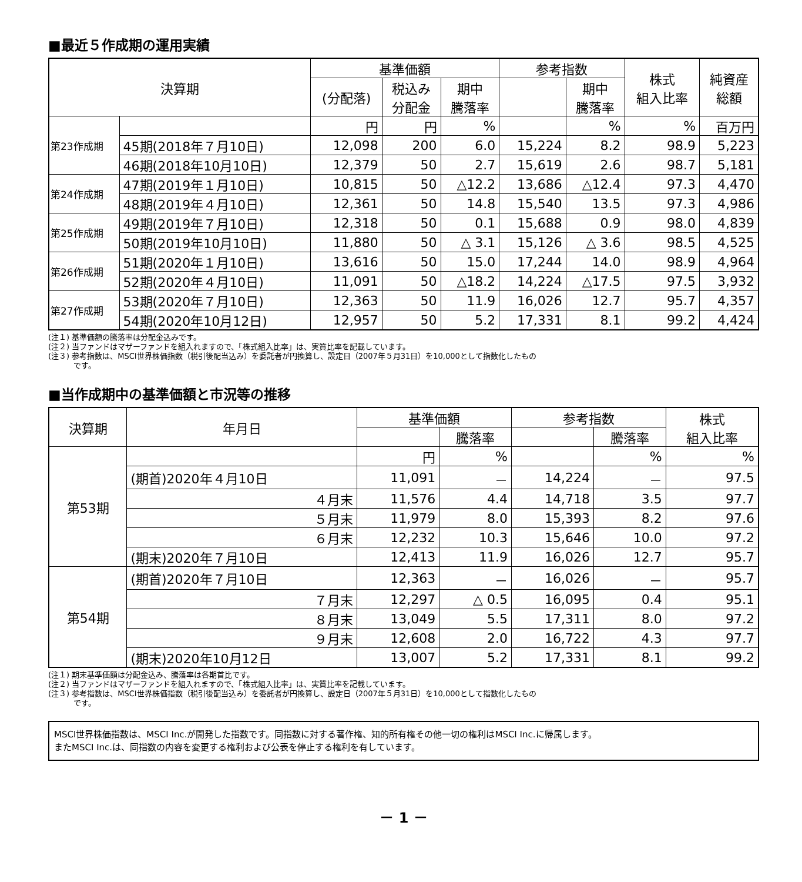■最近５作成期の運用実績
| 決算期 | | 基準価額 | | | 参考指数 | | 株式 組入比率 | 純資産 総額 |
| --- | --- | --- | --- | --- | --- | --- | --- | --- |
| | | (分配落) | 税込み 分配金 | 期中 騰落率 | | 期中 騰落率 | | |
| 第23作成期 | | 円 | 円 | % | | % | % | 百万円 |
| | 45期(2018年７月10日) | 12,098 | 200 | 6.0 | 15,224 | 8.2 | 98.9 | 5,223 |
| | 46期(2018年10月10日) | 12,379 | 50 | 2.7 | 15,619 | 2.6 | 98.7 | 5,181 |
| 第24作成期 | 47期(2019年１月10日) | 10,815 | 50 | △12.2 | 13,686 | △12.4 | 97.3 | 4,470 |
| | 48期(2019年４月10日) | 12,361 | 50 | 14.8 | 15,540 | 13.5 | 97.3 | 4,986 |
| 第25作成期 | 49期(2019年７月10日) | 12,318 | 50 | 0.1 | 15,688 | 0.9 | 98.0 | 4,839 |
| | 50期(2019年10月10日) | 11,880 | 50 | △ 3.1 | 15,126 | △ 3.6 | 98.5 | 4,525 |
| 第26作成期 | 51期(2020年１月10日) | 13,616 | 50 | 15.0 | 17,244 | 14.0 | 98.9 | 4,964 |
| | 52期(2020年４月10日) | 11,091 | 50 | △18.2 | 14,224 | △17.5 | 97.5 | 3,932 |
| 第27作成期 | 53期(2020年７月10日) | 12,363 | 50 | 11.9 | 16,026 | 12.7 | 95.7 | 4,357 |
| | 54期(2020年10月12日) | 12,957 | 50 | 5.2 | 17,331 | 8.1 | 99.2 | 4,424 |
(注１) 基準価額の騰落率は分配金込みです。
(注２) 当ファンドはマザーファンドを組入れますので、「株式組入比率」は、実質比率を記載しています。
(注３) 参考指数は、MSCI世界株価指数（税引後配当込み）を委託者が円換算し、設定日（2007年５月31日）を10,000として指数化したもの
　　　 です。
■当作成期中の基準価額と市況等の推移
| 決算期 | 年月日 | 基準価額 | | 参考指数 | | 株式 組入比率 |
| --- | --- | --- | --- | --- | --- | --- |
| | | | 騰落率 | | 騰落率 | |
| 第53期 | | 円 | % | | % | % |
| | (期首)2020年４月10日 | 11,091 | － | 14,224 | － | 97.5 |
| | ４月末 | 11,576 | 4.4 | 14,718 | 3.5 | 97.7 |
| | ５月末 | 11,979 | 8.0 | 15,393 | 8.2 | 97.6 |
| | ６月末 | 12,232 | 10.3 | 15,646 | 10.0 | 97.2 |
| | (期末)2020年７月10日 | 12,413 | 11.9 | 16,026 | 12.7 | 95.7 |
| 第54期 | (期首)2020年７月10日 | 12,363 | － | 16,026 | － | 95.7 |
| | ７月末 | 12,297 | △ 0.5 | 16,095 | 0.4 | 95.1 |
| | ８月末 | 13,049 | 5.5 | 17,311 | 8.0 | 97.2 |
| | ９月末 | 12,608 | 2.0 | 16,722 | 4.3 | 97.7 |
| | (期末)2020年10月12日 | 13,007 | 5.2 | 17,331 | 8.1 | 99.2 |
(注１) 期末基準価額は分配金込み、騰落率は各期首比です。
(注２) 当ファンドはマザーファンドを組入れますので、「株式組入比率」は、実質比率を記載しています。
(注３) 参考指数は、MSCI世界株価指数（税引後配当込み）を委託者が円換算し、設定日（2007年５月31日）を10,000として指数化したもの
　　　 です。
MSCI世界株価指数は、MSCI Inc.が開発した指数です。同指数に対する著作権、知的所有権その他一切の権利はMSCI Inc.に帰属します。
またMSCI Inc.は、同指数の内容を変更する権利および公表を停止する権利を有しています。
－ 1 －